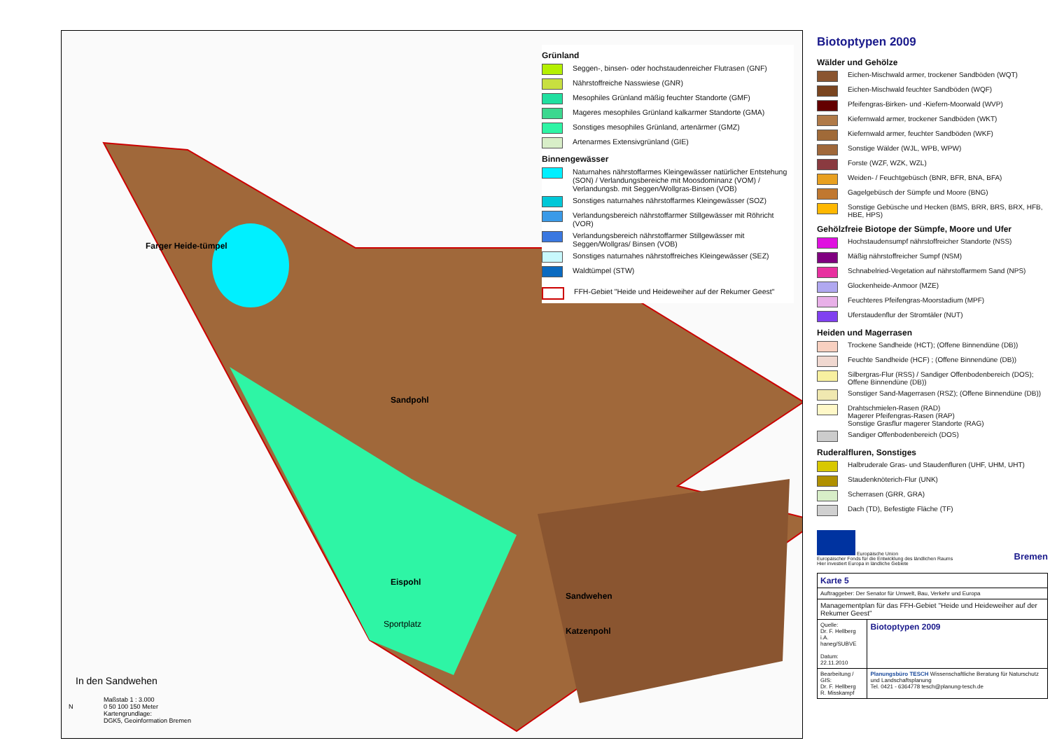Grünland
Seggen-, binsen- oder hochstaudenreicher Flutrasen (GNF)
Nährstoffreiche Nasswiese (GNR)
Mesophiles Grünland mäßig feuchter Standorte (GMF)
Mageres mesophiles Grünland kalkarmer Standorte (GMA)
Sonstiges mesophiles Grünland, artenärmer (GMZ)
Artenarmes Extensivgrünland (GIE)
Binnengewässer
Naturnahes nährstoffarmes Kleingewässer natürlicher Entstehung (SON) / Verlandungsbereiche mit Moosdominanz (VOM) / Verlandungsb. mit Seggen/Wollgras-Binsen (VOB)
Sonstiges naturnahes nährstoffarmes Kleingewässer (SOZ)
Verlandungsbereich nährstoffarmer Stillgewässer mit Röhricht (VOR)
Verlandungsbereich nährstoffarmer Stillgewässer mit Seggen/Wollgras/ Binsen (VOB)
Sonstiges naturnahes nährstoffreiches Kleingewässer (SEZ)
Waldtümpel (STW)
FFH-Gebiet "Heide und Heideweiher auf der Rekumer Geest"
Farger Heide-tümpel
Sandpohl
Sportplatz
Sandwehen
Eispohl
Katzenpohl
In den Sandwehen
Maßstab 1 : 3.000
0 50 100 150 Meter
Kartengrundlage:
DGK5, Geoinformation Bremen
N
Biotoptypen 2009
Wälder und Gehölze
Eichen-Mischwald armer, trockener Sandböden (WQT)
Eichen-Mischwald feuchter Sandböden (WQF)
Pfeifengras-Birken- und -Kiefern-Moorwald (WVP)
Kiefernwald armer, trockener Sandböden (WKT)
Kiefernwald armer, feuchter Sandböden (WKF)
Sonstige Wälder (WJL, WPB, WPW)
Forste (WZF, WZK, WZL)
Weiden- / Feuchtgebüsch (BNR, BFR, BNA, BFA)
Gagelgebüsch der Sümpfe und Moore (BNG)
Sonstige Gebüsche und Hecken (BMS, BRR, BRS, BRX, HFB, HBE, HPS)
Gehölzfreie Biotope der Sümpfe, Moore und Ufer
Hochstaudensumpf nährstoffreicher Standorte (NSS)
Mäßig nährstoffreicher Sumpf (NSM)
Schnabelried-Vegetation auf nährstoffarmem Sand (NPS)
Glockenheide-Anmoor (MZE)
Feuchteres Pfeifengras-Moorstadium (MPF)
Uferstaudenflur der Stromtäler (NUT)
Heiden und Magerrasen
Trockene Sandheide (HCT); (Offene Binnendüne (DB))
Feuchte Sandheide (HCF) ; (Offene Binnendüne (DB))
Silbergras-Flur (RSS) / Sandiger Offenbodenbereich (DOS); Offene Binnendüne (DB))
Sonstiger Sand-Magerrasen (RSZ); (Offene Binnendüne (DB))
Drahtschmielen-Rasen (RAD)
Magerer Pfeifengras-Rasen (RAP)
Sonstige Grasflur magerer Standorte (RAG)
Sandiger Offenbodenbereich (DOS)
Ruderalfluren, Sonstiges
Halbruderale Gras- und Staudenfluren (UHF, UHM, UHT)
Staudenknöterich-Flur (UNK)
Scherrasen (GRR, GRA)
Dach (TD), Befestigte Fläche (TF)
Europäische Union
Europäischer Fonds für die Entwicklung des ländlichen Raums
Hier investiert Europa in ländliche Gebiete
Bremen
| Karte 5 | |
| Auftraggeber: Der Senator für Umwelt, Bau, Verkehr und Europa | |
| Managementplan für das FFH-Gebiet "Heide und Heideweiher auf der Rekumer Geest" | |
| Quelle: Dr. F. Hellberg i.A. haneg/SUBVE Datum: 22.11.2010 | Biotoptypen 2009 |
| Bearbeitung / GIS: Dr. F. Hellberg R. Misskampf | Planungsbüro TESCH Wissenschaftliche Beratung für Naturschutz und Landschaftsplanung Tel. 0421 - 6364778 tesch@planung-tesch.de |